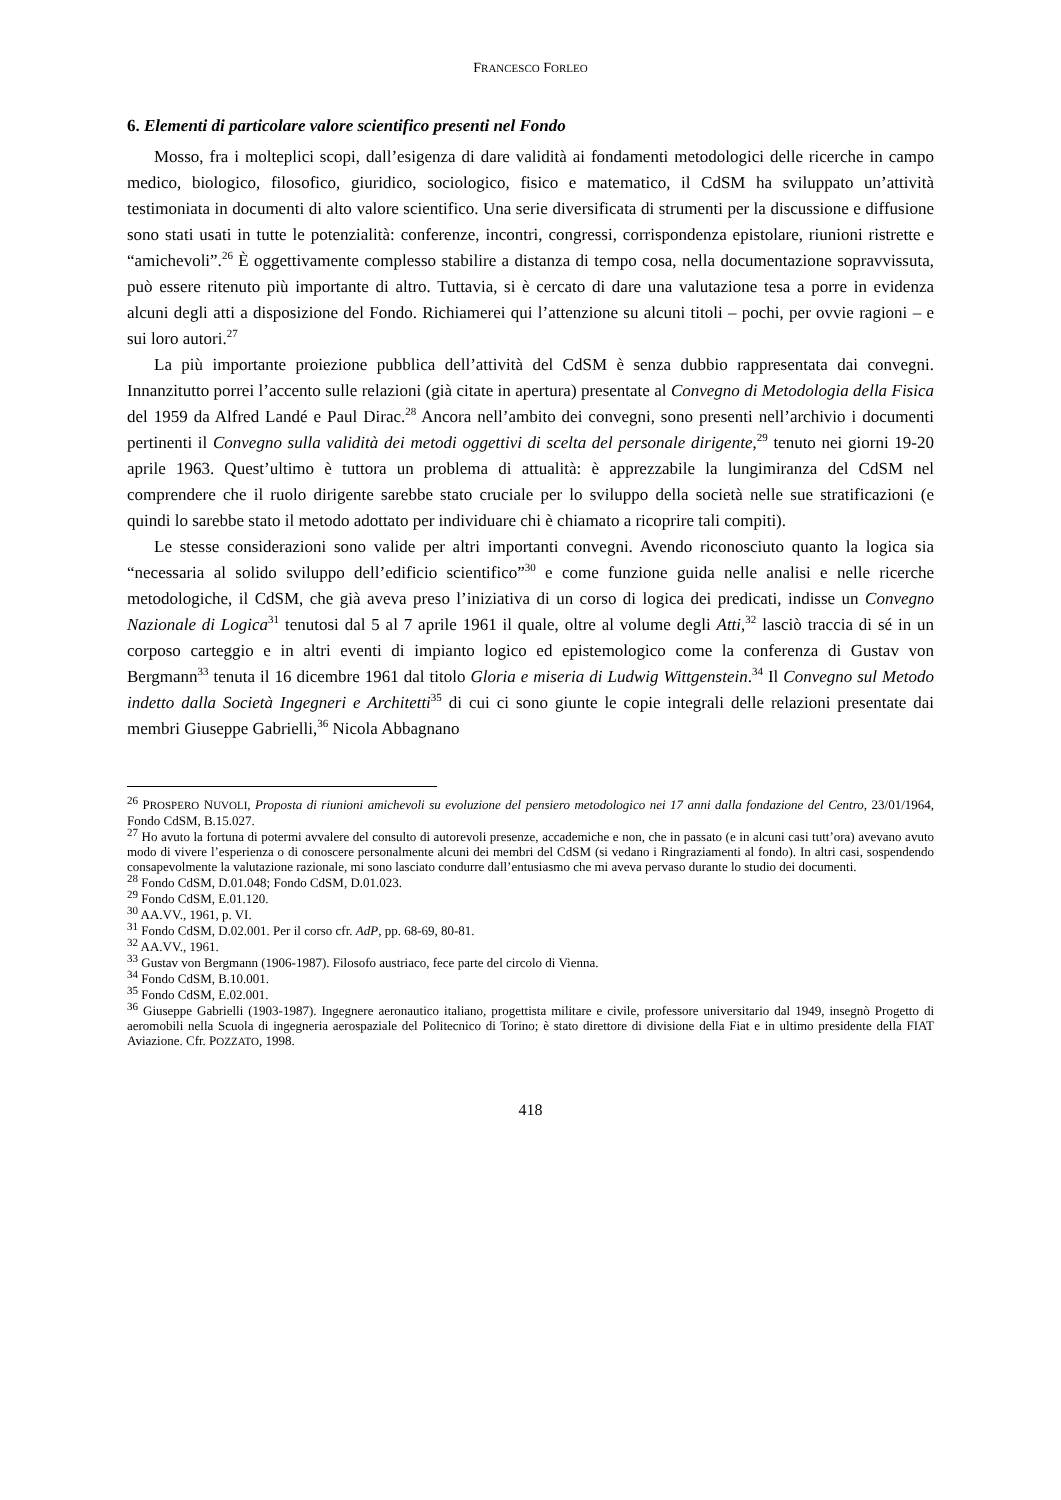FRANCESCO FORLEO
6. Elementi di particolare valore scientifico presenti nel Fondo
Mosso, fra i molteplici scopi, dall’esigenza di dare validità ai fondamenti metodologici delle ricerche in campo medico, biologico, filosofico, giuridico, sociologico, fisico e matematico, il CdSM ha sviluppato un’attività testimoniata in documenti di alto valore scientifico. Una serie diversificata di strumenti per la discussione e diffusione sono stati usati in tutte le potenzialità: conferenze, incontri, congressi, corrispondenza epistolare, riunioni ristrette e “amichevoli”.<sup>26</sup> È oggettivamente complesso stabilire a distanza di tempo cosa, nella documentazione sopravvissuta, può essere ritenuto più importante di altro. Tuttavia, si è cercato di dare una valutazione tesa a porre in evidenza alcuni degli atti a disposizione del Fondo. Richiamerei qui l’attenzione su alcuni titoli – pochi, per ovvie ragioni – e sui loro autori.<sup>27</sup>
La più importante proiezione pubblica dell’attività del CdSM è senza dubbio rappresentata dai convegni. Innanzitutto porrei l’accento sulle relazioni (già citate in apertura) presentate al Convegno di Metodologia della Fisica del 1959 da Alfred Landé e Paul Dirac.<sup>28</sup> Ancora nell’ambito dei convegni, sono presenti nell’archivio i documenti pertinenti il Convegno sulla validità dei metodi oggettivi di scelta del personale dirigente,<sup>29</sup> tenuto nei giorni 19-20 aprile 1963. Quest’ultimo è tuttora un problema di attualità: è apprezzabile la lungimiranza del CdSM nel comprendere che il ruolo dirigente sarebbe stato cruciale per lo sviluppo della società nelle sue stratificazioni (e quindi lo sarebbe stato il metodo adottato per individuare chi è chiamato a ricoprire tali compiti).
Le stesse considerazioni sono valide per altri importanti convegni. Avendo riconosciuto quanto la logica sia “necessaria al solido sviluppo dell’edificio scientifico”<sup>30</sup> e come funzione guida nelle analisi e nelle ricerche metodologiche, il CdSM, che già aveva preso l’iniziativa di un corso di logica dei predicati, indisse un Convegno Nazionale di Logica<sup>31</sup> tenutosi dal 5 al 7 aprile 1961 il quale, oltre al volume degli Atti,<sup>32</sup> lasciò traccia di sé in un corposo carteggio e in altri eventi di impianto logico ed epistemologico come la conferenza di Gustav von Bergmann<sup>33</sup> tenuta il 16 dicembre 1961 dal titolo Gloria e miseria di Ludwig Wittgenstein.<sup>34</sup> Il Convegno sul Metodo indetto dalla Società Ingegneri e Architetti<sup>35</sup> di cui ci sono giunte le copie integrali delle relazioni presentate dai membri Giuseppe Gabrielli,<sup>36</sup> Nicola Abbagnano
<sup>26</sup> PROSPERO NUVOLI, Proposta di riunioni amichevoli su evoluzione del pensiero metodologico nei 17 anni dalla fondazione del Centro, 23/01/1964, Fondo CdSM, B.15.027.
<sup>27</sup> Ho avuto la fortuna di potermi avvalere del consulto di autorevoli presenze, accademiche e non, che in passato (e in alcuni casi tutt’ora) avevano avuto modo di vivere l’esperienza o di conoscere personalmente alcuni dei membri del CdSM (si vedano i Ringraziamenti al fondo). In altri casi, sospendendo consapevolmente la valutazione razionale, mi sono lasciato condurre dall’entusiasmo che mi aveva pervaso durante lo studio dei documenti.
<sup>28</sup> Fondo CdSM, D.01.048; Fondo CdSM, D.01.023.
<sup>29</sup> Fondo CdSM, E.01.120.
<sup>30</sup> AA.VV., 1961, p. VI.
<sup>31</sup> Fondo CdSM, D.02.001. Per il corso cfr. AdP, pp. 68-69, 80-81.
<sup>32</sup> AA.VV., 1961.
<sup>33</sup> Gustav von Bergmann (1906-1987). Filosofo austriaco, fece parte del circolo di Vienna.
<sup>34</sup> Fondo CdSM, B.10.001.
<sup>35</sup> Fondo CdSM, E.02.001.
<sup>36</sup> Giuseppe Gabrielli (1903-1987). Ingegnere aeronautico italiano, progettista militare e civile, professore universitario dal 1949, insegnò Progetto di aeromobili nella Scuola di ingegneria aerospaziale del Politecnico di Torino; è stato direttore di divisione della Fiat e in ultimo presidente della FIAT Aviazione. Cfr. POZZATO, 1998.
418